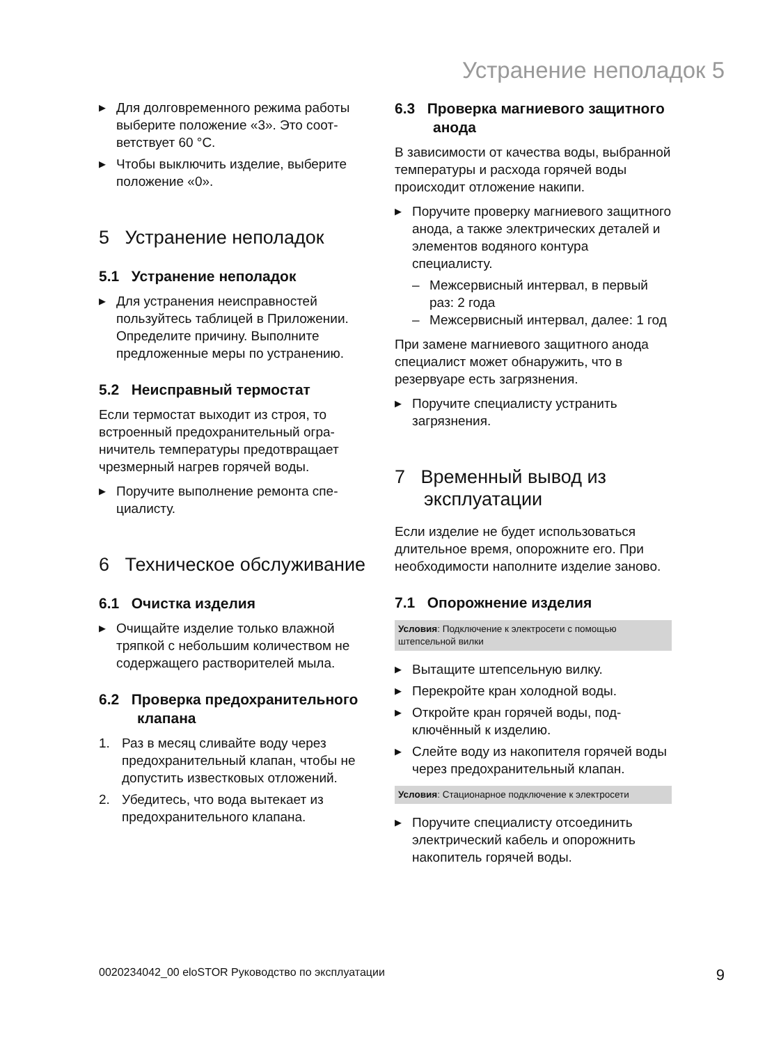Устранение неполадок 5
▶ Для долговременного режима работы выберите положение «3». Это соот­ветствует 60 °C.
▶ Чтобы выключить изделие, выберите положение «0».
5 Устранение неполадок
5.1 Устранение неполадок
▶ Для устранения неисправностей пользуйтесь таблицей в Приложении. Определите причину. Выполните предложенные меры по устранению.
5.2 Неисправный термостат
Если термостат выходит из строя, то встроенный предохранительный огра­ничитель температуры предотвращает чрезмерный нагрев горячей воды.
▶ Поручите выполнение ремонта спе­циалисту.
6 Техническое обслуживание
6.1 Очистка изделия
▶ Очищайте изделие только влажной тряпкой с небольшим количеством не содержащего растворителей мыла.
6.2 Проверка предохранительного клапана
1. Раз в месяц сливайте воду через предохранительный клапан, чтобы не допустить известковых отложе­ний.
2. Убедитесь, что вода вытекает из предохранительного клапана.
6.3 Проверка магниевого защитного анода
В зависимости от качества воды, вы­бранной температуры и расхода горя­чей воды происходит отложение накипи.
▶ Поручите проверку магниевого за­щитного анода, а также электриче­ских деталей и элементов водяного контура специалисту.
– Межсервисный интервал, в первый раз: 2 года
– Межсервисный интервал, далее: 1 год
При замене магниевого защитного анода специалист может обнаружить, что в резервуаре есть загрязнения.
▶ Поручите специалисту устранить загрязнения.
7 Временный вывод из эксплуатации
Если изделие не будет использоваться длительное время, опорожните его. При необходимости наполните изделие заново.
7.1 Опорожнение изделия
Условия: Подключение к электросети с помощью штепсельной вилки
▶ Вытащите штепсельную вилку.
▶ Перекройте кран холодной воды.
▶ Откройте кран горячей воды, под­ключённый к изделию.
▶ Слейте воду из накопителя горячей воды через предохранительный кла­пан.
Условия: Стационарное подключение к электро­сети
▶ Поручите специалисту отсоединить электрический кабель и опорожнить накопитель горячей воды.
0020234042_00 eloSTOR Руководство по эксплуатации 9